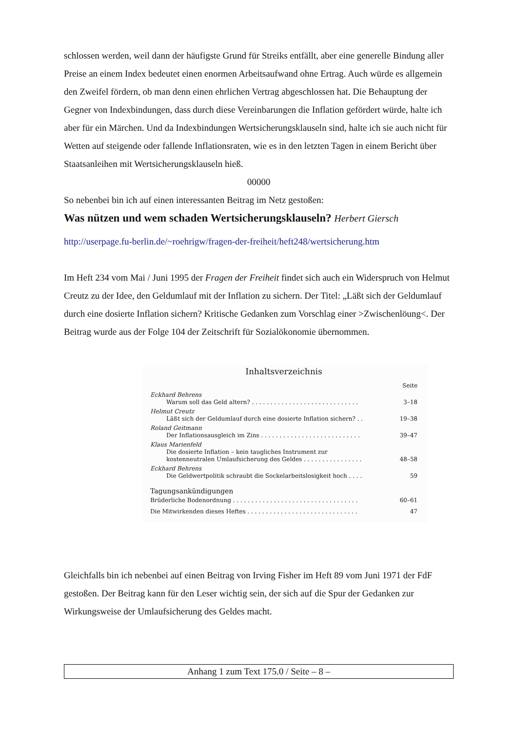schlossen werden, weil dann der häufigste Grund für Streiks entfällt, aber eine generelle Bindung aller Preise an einem Index bedeutet einen enormen Arbeitsaufwand ohne Ertrag. Auch würde es allgemein den Zweifel fördern, ob man denn einen ehrlichen Vertrag abgeschlossen hat. Die Behauptung der Gegner von Indexbindungen, dass durch diese Vereinbarungen die Inflation gefördert würde, halte ich aber für ein Märchen. Und da Indexbindungen Wertsicherungsklauseln sind, halte ich sie auch nicht für Wetten auf steigende oder fallende Inflationsraten, wie es in den letzten Tagen in einem Bericht über Staatsanleihen mit Wertsicherungsklauseln hieß.
00000
So nebenbei bin ich auf einen interessanten Beitrag im Netz gestoßen:
Was nützen und wem schaden Wertsicherungsklauseln? Herbert Giersch
http://userpage.fu-berlin.de/~roehrigw/fragen-der-freiheit/heft248/wertsicherung.htm
Im Heft 234 vom Mai / Juni 1995 der Fragen der Freiheit findet sich auch ein Widerspruch von Helmut Creutz zu der Idee, den Geldumlauf mit der Inflation zu sichern. Der Titel: „Läßt sich der Geldumlauf durch eine dosierte Inflation sichern? Kritische Gedanken zum Vorschlag einer >Zwischenlöung<. Der Beitrag wurde aus der Folge 104 der Zeitschrift für Sozialökonomie übernommen.
Inhaltsverzeichnis
Seite
Eckhard Behrens
Warum soll das Geld altern? . . . . . . . . . . . . . . . . . . . . . . . . . . . . . 3–18
Helmut Creutz
Läßt sich der Geldumlauf durch eine dosierte Inflation sichern? . . 19–38
Roland Geitmann
Der Inflationsausgleich im Zins . . . . . . . . . . . . . . . . . . . . . . . . . . . 39–47
Klaus Marienfeld
Die dosierte Inflation – kein taugliches Instrument zur
kostenneutralen Umlaufsicherung des Geldes . . . . . . . . . . . . . . . .
48–58
Eckhard Behrens
Die Geldwertpolitik schraubt die Sockelarbeitslosigkeit hoch . . . . 59
Tagungsankündigungen
Brüderliche Bodenordnung . . . . . . . . . . . . . . . . . . . . . . . . . . . . . . . . . . 60–61
Die Mitwirkenden dieses Heftes . . . . . . . . . . . . . . . . . . . . . . . . . . . . . . 47
Gleichfalls bin ich nebenbei auf einen Beitrag von Irving Fisher im Heft 89 vom Juni 1971 der FdF gestoßen. Der Beitrag kann für den Leser wichtig sein, der sich auf die Spur der Gedanken zur Wirkungsweise der Umlaufsicherung des Geldes macht.
Anhang 1 zum Text 175.0 / Seite – 8 –